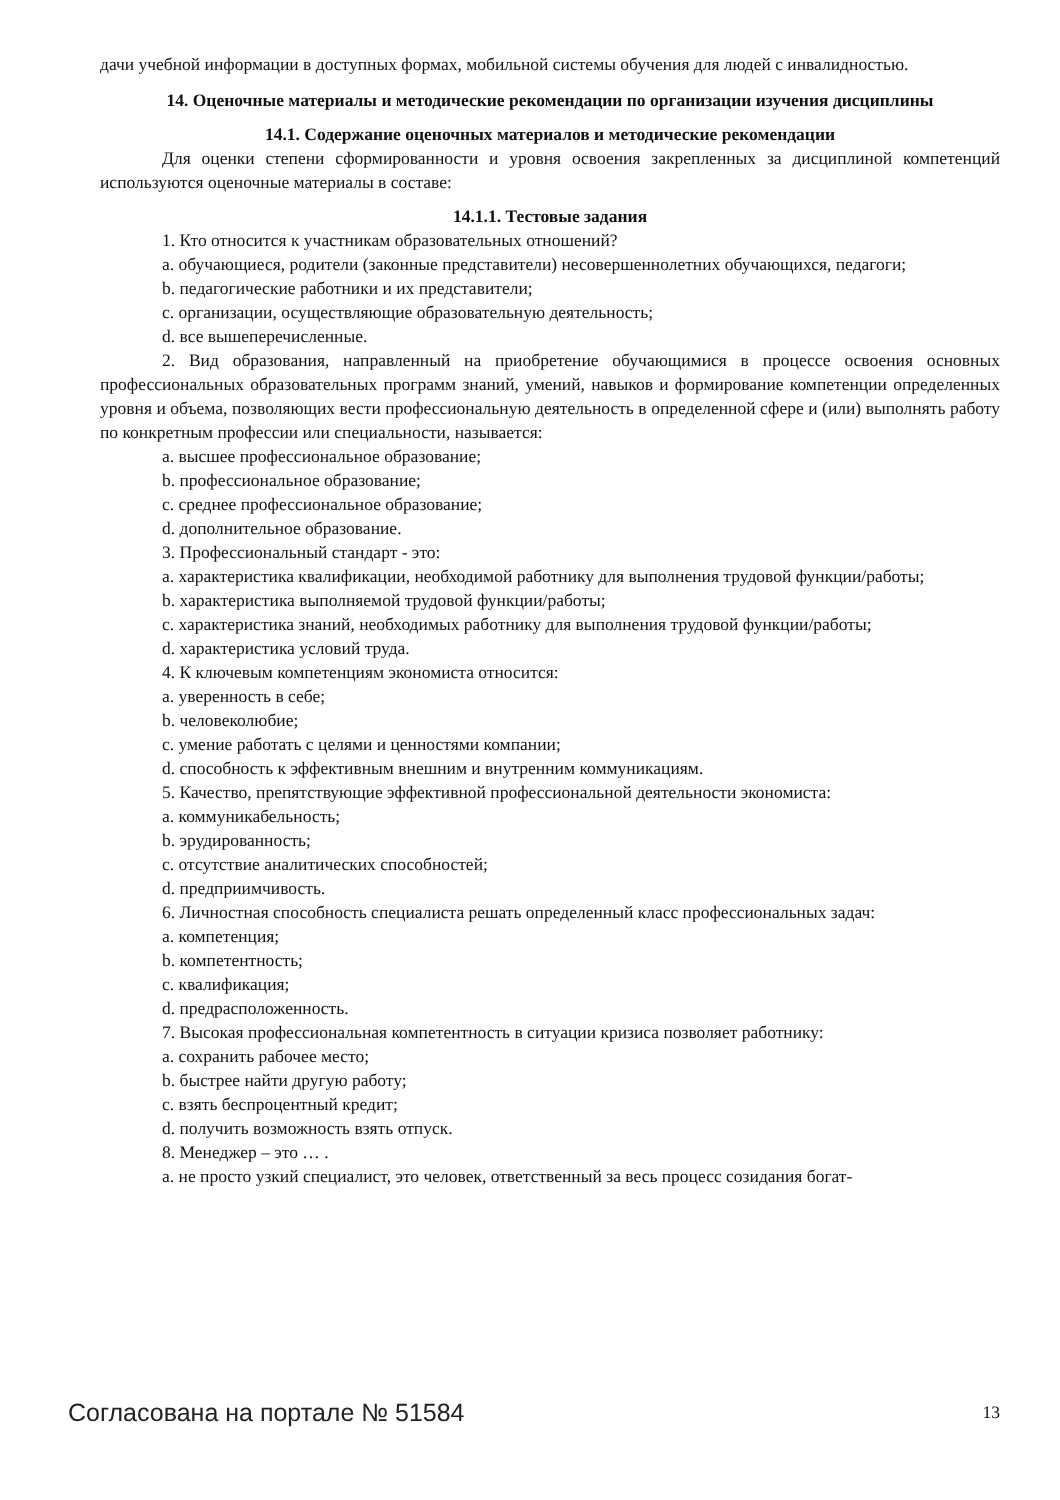дачи учебной информации в доступных формах, мобильной системы обучения для людей с инвалидностью.
14. Оценочные материалы и методические рекомендации по организации изучения дисциплины
14.1. Содержание оценочных материалов и методические рекомендации
Для оценки степени сформированности и уровня освоения закрепленных за дисциплиной компетенций используются оценочные материалы в составе:
14.1.1. Тестовые задания
1. Кто относится к участникам образовательных отношений?
a. обучающиеся, родители (законные представители) несовершеннолетних обучающихся, педагоги;
b. педагогические работники и их представители;
c. организации, осуществляющие образовательную деятельность;
d. все вышеперечисленные.
2. Вид образования, направленный на приобретение обучающимися в процессе освоения основных профессиональных образовательных программ знаний, умений, навыков и формирование компетенции определенных уровня и объема, позволяющих вести профессиональную деятельность в определенной сфере и (или) выполнять работу по конкретным профессии или специальности, называется:
a. высшее профессиональное образование;
b. профессиональное образование;
c. среднее профессиональное образование;
d. дополнительное образование.
3. Профессиональный стандарт - это:
a. характеристика квалификации, необходимой работнику для выполнения трудовой функции/работы;
b. характеристика выполняемой трудовой функции/работы;
c. характеристика знаний, необходимых работнику для выполнения трудовой функции/работы;
d. характеристика условий труда.
4. К ключевым компетенциям экономиста относится:
a. уверенность в себе;
b. человеколюбие;
c. умение работать с целями и ценностями компании;
d. способность к эффективным внешним и внутренним коммуникациям.
5. Качество, препятствующие эффективной профессиональной деятельности экономиста:
a. коммуникабельность;
b. эрудированность;
c. отсутствие аналитических способностей;
d. предприимчивость.
6. Личностная способность специалиста решать определенный класс профессиональных задач:
a. компетенция;
b. компетентность;
c. квалификация;
d. предрасположенность.
7. Высокая профессиональная компетентность в ситуации кризиса позволяет работнику:
a. сохранить рабочее место;
b. быстрее найти другую работу;
c. взять беспроцентный кредит;
d. получить возможность взять отпуск.
8. Менеджер – это … .
a. не просто узкий специалист, это человек, ответственный за весь процесс созидания богат-
Согласована на портале № 51584 13